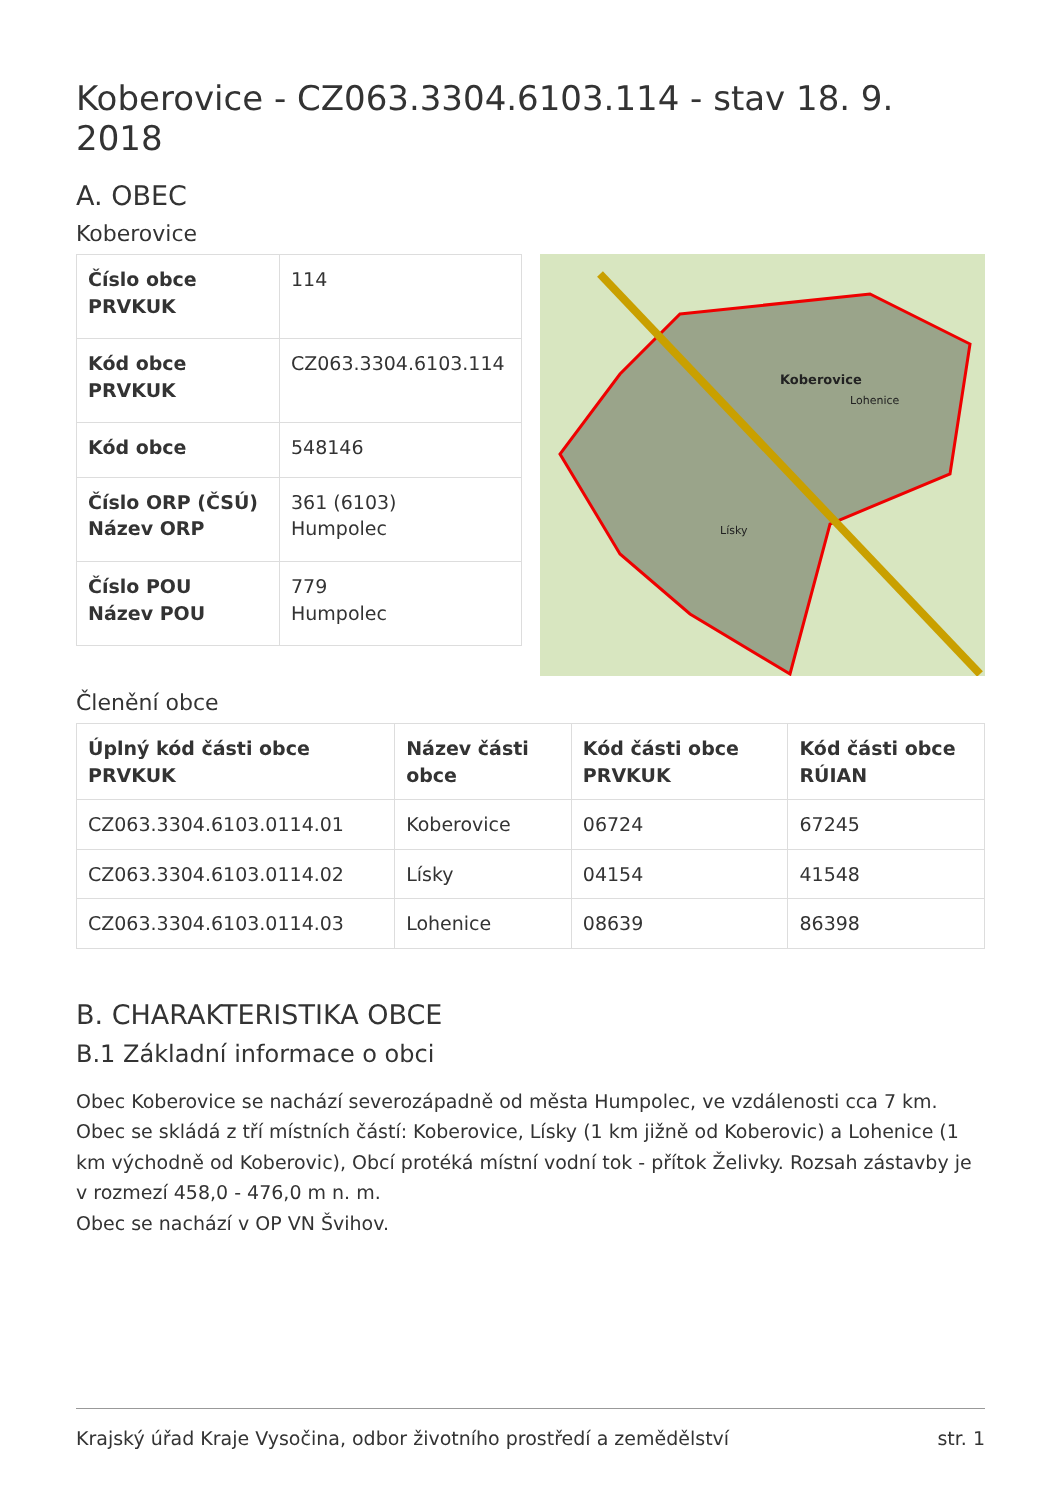Koberovice - CZ063.3304.6103.114 - stav 18. 9. 2018
A. OBEC
Koberovice
| Číslo obce PRVKUK | 114 |
| Kód obce PRVKUK | CZ063.3304.6103.114 |
| Kód obce | 548146 |
| Číslo ORP (ČSÚ) Název ORP | 361 (6103) Humpolec |
| Číslo POU Název POU | 779 Humpolec |
Koberovice
Lísky
Lohenice
Členění obce
| Úplný kód části obce PRVKUK | Název části obce | Kód části obce PRVKUK | Kód části obce RÚIAN |
| --- | --- | --- | --- |
| CZ063.3304.6103.0114.01 | Koberovice | 06724 | 67245 |
| CZ063.3304.6103.0114.02 | Lísky | 04154 | 41548 |
| CZ063.3304.6103.0114.03 | Lohenice | 08639 | 86398 |
B. CHARAKTERISTIKA OBCE
B.1 Základní informace o obci
Obec Koberovice se nachází severozápadně od města Humpolec, ve vzdálenosti cca 7 km. Obec se skládá z tří místních částí: Koberovice, Lísky (1 km jižně od Koberovic) a Lohenice (1 km východně od Koberovic), Obcí protéká místní vodní tok - přítok Želivky. Rozsah zástavby je v rozmezí 458,0 - 476,0 m n. m.
Obec se nachází v OP VN Švihov.
Krajský úřad Kraje Vysočina, odbor životního prostředí a zemědělství str. 1